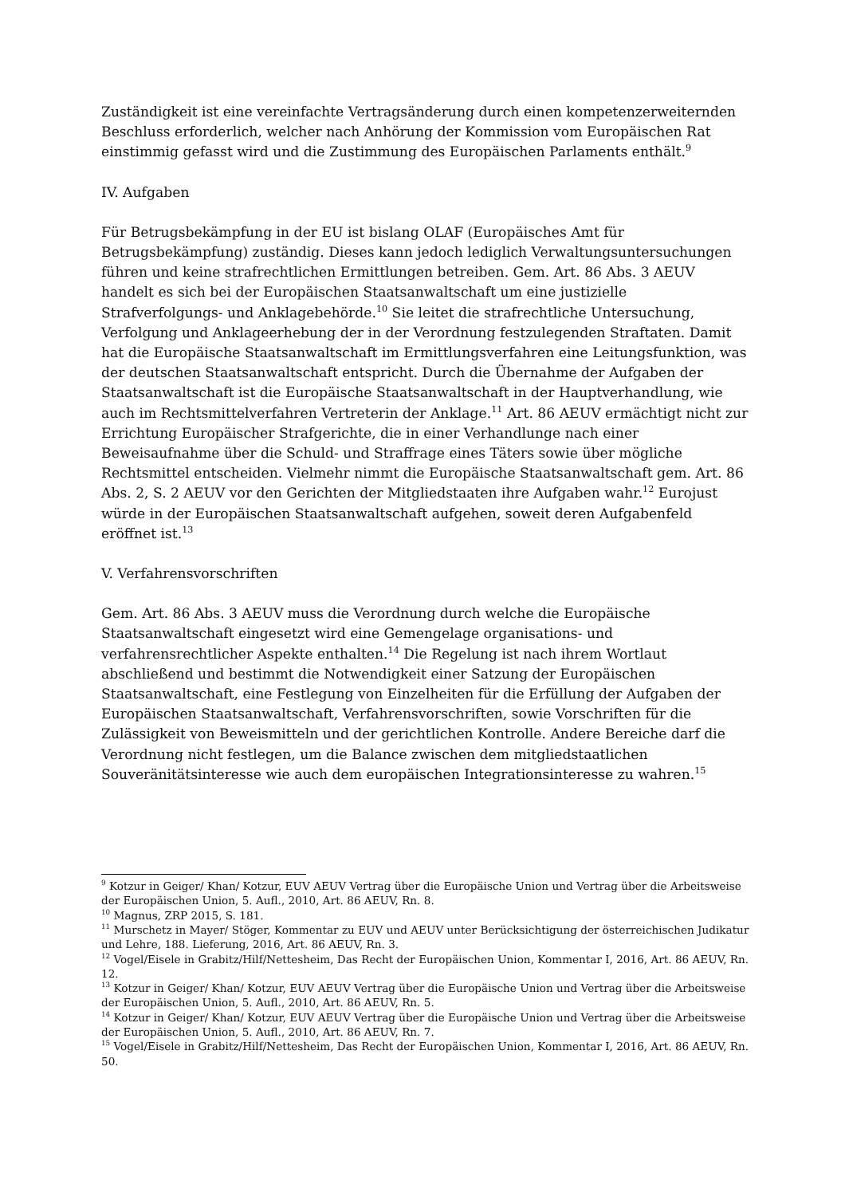Zuständigkeit ist eine vereinfachte Vertragsänderung durch einen kompetenzerweiternden Beschluss erforderlich, welcher nach Anhörung der Kommission vom Europäischen Rat einstimmig gefasst wird und die Zustimmung des Europäischen Parlaments enthält.<sup>9</sup>
IV. Aufgaben
Für Betrugsbekämpfung in der EU ist bislang OLAF (Europäisches Amt für Betrugsbekämpfung) zuständig. Dieses kann jedoch lediglich Verwaltungsuntersuchungen führen und keine strafrechtlichen Ermittlungen betreiben. Gem. Art. 86 Abs. 3 AEUV handelt es sich bei der Europäischen Staatsanwaltschaft um eine justizielle Strafverfolgungs- und Anklagebehörde.<sup>10</sup> Sie leitet die strafrechtliche Untersuchung, Verfolgung und Anklageerhebung der in der Verordnung festzulegenden Straftaten. Damit hat die Europäische Staatsanwaltschaft im Ermittlungsverfahren eine Leitungsfunktion, was der deutschen Staatsanwaltschaft entspricht. Durch die Übernahme der Aufgaben der Staatsanwaltschaft ist die Europäische Staatsanwaltschaft in der Hauptverhandlung, wie auch im Rechtsmittelverfahren Vertreterin der Anklage.<sup>11</sup> Art. 86 AEUV ermächtigt nicht zur Errichtung Europäischer Strafgerichte, die in einer Verhandlunge nach einer Beweisaufnahme über die Schuld- und Straffrage eines Täters sowie über mögliche Rechtsmittel entscheiden. Vielmehr nimmt die Europäische Staatsanwaltschaft gem. Art. 86 Abs. 2, S. 2 AEUV vor den Gerichten der Mitgliedstaaten ihre Aufgaben wahr.<sup>12</sup> Eurojust würde in der Europäischen Staatsanwaltschaft aufgehen, soweit deren Aufgabenfeld eröffnet ist.<sup>13</sup>
V. Verfahrensvorschriften
Gem. Art. 86 Abs. 3 AEUV muss die Verordnung durch welche die Europäische Staatsanwaltschaft eingesetzt wird eine Gemengelage organisations- und verfahrensrechtlicher Aspekte enthalten.<sup>14</sup> Die Regelung ist nach ihrem Wortlaut abschließend und bestimmt die Notwendigkeit einer Satzung der Europäischen Staatsanwaltschaft, eine Festlegung von Einzelheiten für die Erfüllung der Aufgaben der Europäischen Staatsanwaltschaft, Verfahrensvorschriften, sowie Vorschriften für die Zulässigkeit von Beweismitteln und der gerichtlichen Kontrolle. Andere Bereiche darf die Verordnung nicht festlegen, um die Balance zwischen dem mitgliedstaatlichen Souveränitätsinteresse wie auch dem europäischen Integrationsinteresse zu wahren.<sup>15</sup>
<sup>9</sup> Kotzur in Geiger/ Khan/ Kotzur, EUV AEUV Vertrag über die Europäische Union und Vertrag über die Arbeitsweise der Europäischen Union, 5. Aufl., 2010, Art. 86 AEUV, Rn. 8.
<sup>10</sup> Magnus, ZRP 2015, S. 181.
<sup>11</sup> Murschetz in Mayer/ Stöger, Kommentar zu EUV und AEUV unter Berücksichtigung der österreichischen Judikatur und Lehre, 188. Lieferung, 2016, Art. 86 AEUV, Rn. 3.
<sup>12</sup> Vogel/Eisele in Grabitz/Hilf/Nettesheim, Das Recht der Europäischen Union, Kommentar I, 2016, Art. 86 AEUV, Rn. 12.
<sup>13</sup> Kotzur in Geiger/ Khan/ Kotzur, EUV AEUV Vertrag über die Europäische Union und Vertrag über die Arbeitsweise der Europäischen Union, 5. Aufl., 2010, Art. 86 AEUV, Rn. 5.
<sup>14</sup> Kotzur in Geiger/ Khan/ Kotzur, EUV AEUV Vertrag über die Europäische Union und Vertrag über die Arbeitsweise der Europäischen Union, 5. Aufl., 2010, Art. 86 AEUV, Rn. 7.
<sup>15</sup> Vogel/Eisele in Grabitz/Hilf/Nettesheim, Das Recht der Europäischen Union, Kommentar I, 2016, Art. 86 AEUV, Rn. 50.